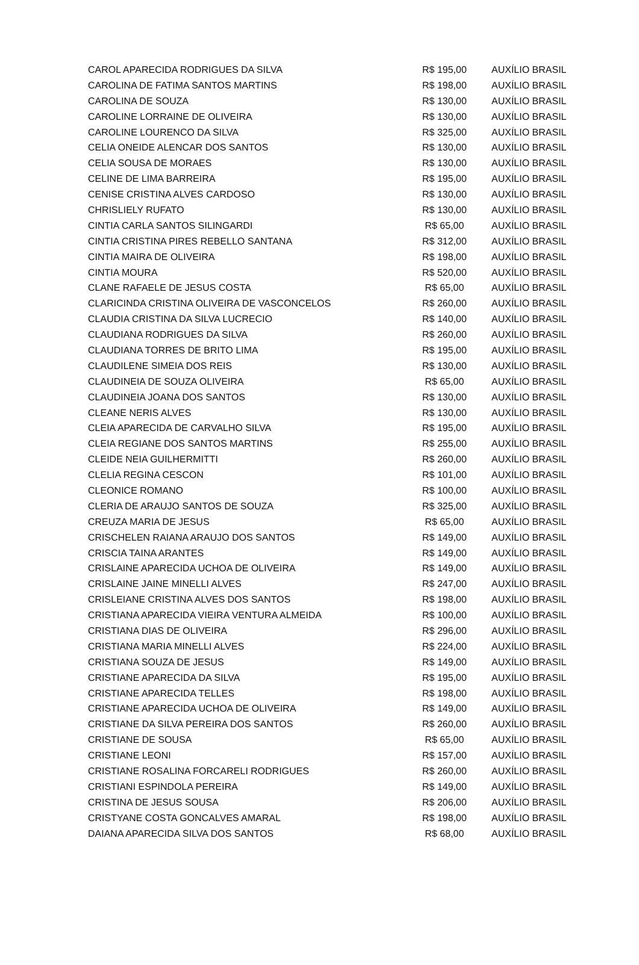| CAROL APARECIDA RODRIGUES DA SILVA | R$ 195,00 | AUXÍLIO BRASIL |
| CAROLINA DE FATIMA SANTOS MARTINS | R$ 198,00 | AUXÍLIO BRASIL |
| CAROLINA DE SOUZA | R$ 130,00 | AUXÍLIO BRASIL |
| CAROLINE LORRAINE DE OLIVEIRA | R$ 130,00 | AUXÍLIO BRASIL |
| CAROLINE LOURENCO DA SILVA | R$ 325,00 | AUXÍLIO BRASIL |
| CELIA ONEIDE ALENCAR DOS SANTOS | R$ 130,00 | AUXÍLIO BRASIL |
| CELIA SOUSA DE MORAES | R$ 130,00 | AUXÍLIO BRASIL |
| CELINE DE LIMA BARREIRA | R$ 195,00 | AUXÍLIO BRASIL |
| CENISE CRISTINA ALVES CARDOSO | R$ 130,00 | AUXÍLIO BRASIL |
| CHRISLIELY RUFATO | R$ 130,00 | AUXÍLIO BRASIL |
| CINTIA CARLA SANTOS SILINGARDI | R$ 65,00 | AUXÍLIO BRASIL |
| CINTIA CRISTINA PIRES REBELLO SANTANA | R$ 312,00 | AUXÍLIO BRASIL |
| CINTIA MAIRA DE OLIVEIRA | R$ 198,00 | AUXÍLIO BRASIL |
| CINTIA MOURA | R$ 520,00 | AUXÍLIO BRASIL |
| CLANE RAFAELE DE JESUS COSTA | R$ 65,00 | AUXÍLIO BRASIL |
| CLARICINDA CRISTINA OLIVEIRA DE VASCONCELOS | R$ 260,00 | AUXÍLIO BRASIL |
| CLAUDIA CRISTINA DA SILVA LUCRECIO | R$ 140,00 | AUXÍLIO BRASIL |
| CLAUDIANA RODRIGUES DA SILVA | R$ 260,00 | AUXÍLIO BRASIL |
| CLAUDIANA TORRES DE BRITO LIMA | R$ 195,00 | AUXÍLIO BRASIL |
| CLAUDILENE SIMEIA DOS REIS | R$ 130,00 | AUXÍLIO BRASIL |
| CLAUDINEIA DE SOUZA OLIVEIRA | R$ 65,00 | AUXÍLIO BRASIL |
| CLAUDINEIA JOANA DOS SANTOS | R$ 130,00 | AUXÍLIO BRASIL |
| CLEANE NERIS ALVES | R$ 130,00 | AUXÍLIO BRASIL |
| CLEIA APARECIDA DE CARVALHO SILVA | R$ 195,00 | AUXÍLIO BRASIL |
| CLEIA REGIANE DOS SANTOS MARTINS | R$ 255,00 | AUXÍLIO BRASIL |
| CLEIDE NEIA GUILHERMITTI | R$ 260,00 | AUXÍLIO BRASIL |
| CLELIA REGINA CESCON | R$ 101,00 | AUXÍLIO BRASIL |
| CLEONICE ROMANO | R$ 100,00 | AUXÍLIO BRASIL |
| CLERIA DE ARAUJO SANTOS DE SOUZA | R$ 325,00 | AUXÍLIO BRASIL |
| CREUZA MARIA DE JESUS | R$ 65,00 | AUXÍLIO BRASIL |
| CRISCHELEN RAIANA ARAUJO DOS SANTOS | R$ 149,00 | AUXÍLIO BRASIL |
| CRISCIA TAINA ARANTES | R$ 149,00 | AUXÍLIO BRASIL |
| CRISLAINE APARECIDA UCHOA DE OLIVEIRA | R$ 149,00 | AUXÍLIO BRASIL |
| CRISLAINE JAINE MINELLI ALVES | R$ 247,00 | AUXÍLIO BRASIL |
| CRISLEIANE CRISTINA ALVES DOS SANTOS | R$ 198,00 | AUXÍLIO BRASIL |
| CRISTIANA APARECIDA VIEIRA VENTURA ALMEIDA | R$ 100,00 | AUXÍLIO BRASIL |
| CRISTIANA DIAS DE OLIVEIRA | R$ 296,00 | AUXÍLIO BRASIL |
| CRISTIANA MARIA MINELLI ALVES | R$ 224,00 | AUXÍLIO BRASIL |
| CRISTIANA SOUZA DE JESUS | R$ 149,00 | AUXÍLIO BRASIL |
| CRISTIANE APARECIDA DA SILVA | R$ 195,00 | AUXÍLIO BRASIL |
| CRISTIANE APARECIDA TELLES | R$ 198,00 | AUXÍLIO BRASIL |
| CRISTIANE APARECIDA UCHOA DE OLIVEIRA | R$ 149,00 | AUXÍLIO BRASIL |
| CRISTIANE DA SILVA PEREIRA DOS SANTOS | R$ 260,00 | AUXÍLIO BRASIL |
| CRISTIANE DE SOUSA | R$ 65,00 | AUXÍLIO BRASIL |
| CRISTIANE LEONI | R$ 157,00 | AUXÍLIO BRASIL |
| CRISTIANE ROSALINA FORCARELI RODRIGUES | R$ 260,00 | AUXÍLIO BRASIL |
| CRISTIANI ESPINDOLA PEREIRA | R$ 149,00 | AUXÍLIO BRASIL |
| CRISTINA DE JESUS SOUSA | R$ 206,00 | AUXÍLIO BRASIL |
| CRISTYANE COSTA GONCALVES AMARAL | R$ 198,00 | AUXÍLIO BRASIL |
| DAIANA APARECIDA SILVA DOS SANTOS | R$ 68,00 | AUXÍLIO BRASIL |